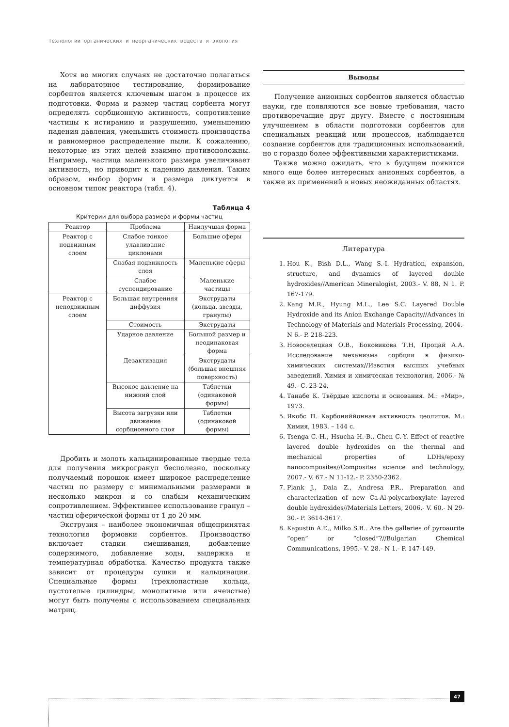Технологии органических и неорганических веществ и экология
Хотя во многих случаях не достаточно полагаться на лабораторное тестирование, формирование сорбентов является ключевым шагом в процессе их подготовки. Форма и размер частиц сорбента могут определять сорбционную активность, сопротивление частицы к истиранию и разрушению, уменьшению падения давления, уменьшить стоимость производства и равномерное распределение пыли. К сожалению, некоторые из этих целей взаимно противоположны. Например, частица маленького размера увеличивает активность, но приводит к падению давления. Таким образом, выбор формы и размера диктуется в основном типом реактора (табл. 4).
Таблица 4
Критерии для выбора размера и формы частиц
| Реактор | Проблема | Наилучшая форма |
| --- | --- | --- |
| Реактор с подвижным слоем | Слабое тонкое улавливание циклонами | Большие сферы |
| | Слабая подвижность слоя | Маленькие сферы |
| | Слабое суспендирование | Маленькие частицы |
| Реактор с неподвижным слоем | Большая внутренняя диффузия | Экструдаты (кольца, звезды, гранулы) |
| | Стоимость | Экструдаты |
| | Ударное давление | Большой размер и неодинаковая форма |
| | Дезактивация | Экструдаты (большая внешняя поверхность) |
| | Высокое давление на нижний слой | Таблетки (одинаковой формы) |
| | Высота загрузки или движение сорбционного слоя | Таблетки (одинаковой формы) |
Дробить и молоть кальцинированные твердые тела для получения микрогранул бесполезно, поскольку получаемый порошок имеет широкое распределение частиц по размеру с минимальными размерами в несколько микрон и со слабым механическим сопротивлением. Эффективнее использование гранул – частиц сферической формы от 1 до 20 мм.
Экструзия – наиболее экономичная общепринятая технология формовки сорбентов. Производство включает стадии смешивания, добавление содержимого, добавление воды, выдержка и температурная обработка. Качество продукта также зависит от процедуры сушки и кальцинации. Специальные формы (трехлопастные кольца, пустотелые цилиндры, монолитные или ячеистые) могут быть получены с использованием специальных матриц.
Выводы
Получение анионных сорбентов является областью науки, где появляются все новые требования, часто противоречащие друг другу. Вместе с постоянным улучшением в области подготовки сорбентов для специальных реакций или процессов, наблюдается создание сорбентов для традиционных использований, но с гораздо более эффективными характеристиками.
Также можно ожидать, что в будущем появится много еще более интересных анионных сорбентов, а также их применений в новых неожиданных областях.
Литература
1. Hou K., Bish D.L., Wang S.-I. Hydration, expansion, structure, and dynamics of layered double hydroxides//American Mineralogist, 2003.- V. 88, N 1. P. 167-179.
2. Kang M.R., Hyung M.L., Lee S.C. Layered Double Hydroxide and its Anion Exchange Capacity//Advances in Technology of Materials and Materials Processing, 2004.- N 6.- P. 218-223.
3. Новоселецкая О.В., Боковикова Т.Н, Процай А.А. Исследование механизма сорбции в физико-химических системах//Извстия высших учебных заведений. Химия и химическая технология, 2006.- № 49.- С. 23-24.
4. Танабе К. Твёрдые кислоты и основания. М.: «Мир», 1973.
5. Якобс П. Карбониййонная активность цеолитов. М.: Химия, 1983. – 144 с.
6. Tsenga C.-H., Hsucha H.-B., Chen C.-Y. Effect of reactive layered double hydroxides on the thermal and mechanical properties of LDHs/epoxy nanocomposites//Composites science and technology, 2007.- V. 67.- N 11-12.- P. 2350-2362.
7. Plank J., Daia Z., Andresa P.R.. Preparation and characterization of new Ca-Al-polycarboxylate layered double hydroxides//Materials Letters, 2006.- V. 60.- N 29-30.- P. 3614-3617.
8. Kapustin A.E., Milko S.B.. Are the galleries of pyroaurite “open” or “closed”?//Bulgarian Chemical Communications, 1995.- V. 28.- N 1.- P. 147-149.
47